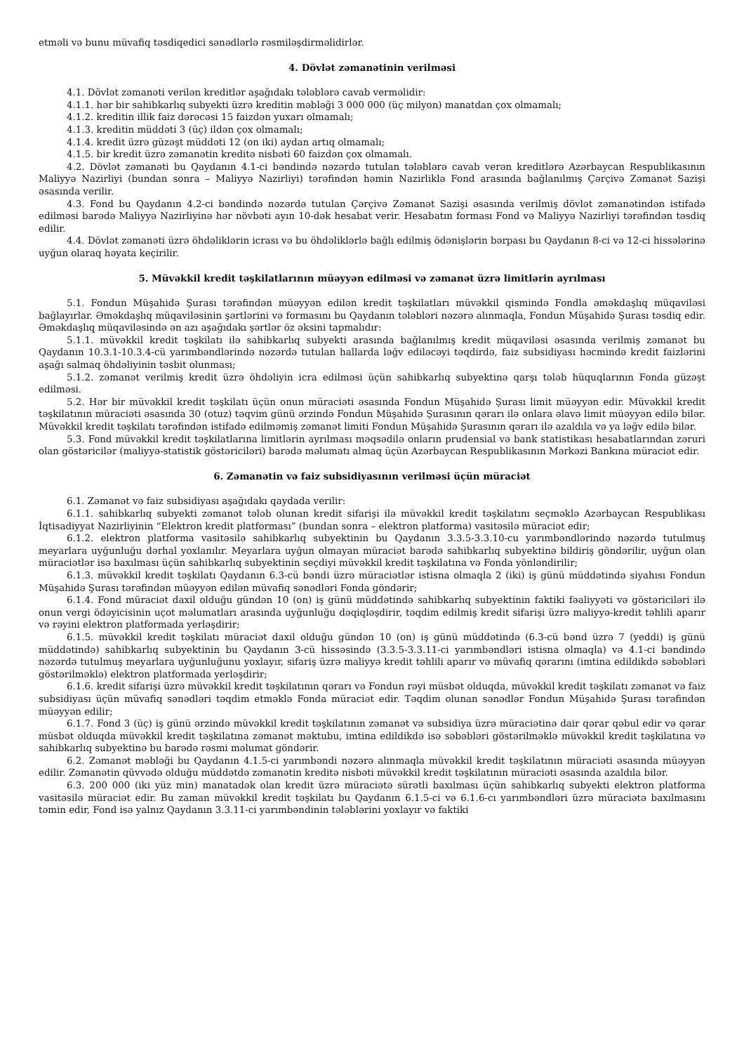etməli və bunu müvafiq təsdiqedici sənədlərlə rəsmiləşdirməlidirlər.
4. Dövlət zəmanətinin verilməsi
4.1. Dövlət zəmanəti verilən kreditlər aşağıdakı tələblərə cavab verməlidir:
4.1.1. hər bir sahibkarlıq subyekti üzrə kreditin məbləği 3 000 000 (üç milyon) manatdan çox olmamalı;
4.1.2. kreditin illik faiz dərəcəsi 15 faizdən yuxarı olmamalı;
4.1.3. kreditin müddəti 3 (üç) ildən çox olmamalı;
4.1.4. kredit üzrə güzəşt müddəti 12 (on iki) aydan artıq olmamalı;
4.1.5. bir kredit üzrə zəmanətin kreditə nisbəti 60 faizdən çox olmamalı.
4.2. Dövlət zəmanəti bu Qaydanın 4.1-ci bəndində nəzərdə tutulan tələblərə cavab verən kreditlərə Azərbaycan Respublikasının Maliyyə Nazirliyi (bundan sonra – Maliyyə Nazirliyi) tərəfindən həmin Nazirliklə Fond arasında bağlanılmış Çərçivə Zəmanət Sazişi əsasında verilir.
4.3. Fond bu Qaydanın 4.2-ci bəndində nəzərdə tutulan Çərçivə Zəmanət Sazişi əsasında verilmiş dövlət zəmanətindən istifadə edilməsi barədə Maliyyə Nazirliyinə hər növbəti ayın 10-dək hesabat verir. Hesabatın forması Fond və Maliyyə Nazirliyi tərəfindən təsdiq edilir.
4.4. Dövlət zəmanəti üzrə öhdəliklərin icrası və bu öhdəliklərlə bağlı edilmiş ödənişlərin bərpası bu Qaydanın 8-ci və 12-ci hissələrinə uyğun olaraq həyata keçirilir.
5. Müvəkkil kredit təşkilatlarının müəyyən edilməsi və zəmanət üzrə limitlərin ayrılması
5.1. Fondun Müşahidə Şurası tərəfindən müəyyən edilən kredit təşkilatları müvəkkil qismində Fondla əməkdaşlıq müqaviləsi bağlayırlar. Əməkdaşlıq müqaviləsinin şərtlərini və formasını bu Qaydanın tələbləri nəzərə alınmaqla, Fondun Müşahidə Şurası təsdiq edir. Əməkdaşlıq müqaviləsində ən azı aşağıdakı şərtlər öz əksini tapmalıdır:
5.1.1. müvəkkil kredit təşkilatı ilə sahibkarlıq subyekti arasında bağlanılmış kredit müqaviləsi əsasında verilmiş zəmanət bu Qaydanın 10.3.1-10.3.4-cü yarımbəndlərində nəzərdə tutulan hallarda ləğv ediləcəyi təqdirdə, faiz subsidiyası həcmində kredit faizlərini aşağı salmaq öhdəliyinin təsbit olunması;
5.1.2. zəmanət verilmiş kredit üzrə öhdəliyin icra edilməsi üçün sahibkarlıq subyektinə qarşı tələb hüquqlarının Fonda güzəşt edilməsi.
5.2. Hər bir müvəkkil kredit təşkilatı üçün onun müraciəti əsasında Fondun Müşahidə Şurası limit müəyyən edir. Müvəkkil kredit təşkilatının müraciəti əsasında 30 (otuz) təqvim günü ərzində Fondun Müşahidə Şurasının qərarı ilə onlara əlavə limit müəyyən edilə bilər. Müvəkkil kredit təşkilatı tərəfindən istifadə edilməmiş zəmanət limiti Fondun Müşahidə Şurasının qərarı ilə azaldıla və ya ləğv edilə bilər.
5.3. Fond müvəkkil kredit təşkilatlarına limitlərin ayrılması məqsədilə onların prudensial və bank statistikası hesabatlarından zəruri olan göstəricilər (maliyyə-statistik göstəriciləri) barədə məlumatı almaq üçün Azərbaycan Respublikasının Mərkəzi Bankına müraciət edir.
6. Zəmanətin və faiz subsidiyasının verilməsi üçün müraciət
6.1. Zəmanət və faiz subsidiyası aşağıdakı qaydada verilir:
6.1.1. sahibkarlıq subyekti zəmanət tələb olunan kredit sifarişi ilə müvəkkil kredit təşkilatını seçməklə Azərbaycan Respublikası İqtisadiyyat Nazirliyinin “Elektron kredit platforması” (bundan sonra – elektron platforma) vasitəsilə müraciət edir;
6.1.2. elektron platforma vasitəsilə sahibkarlıq subyektinin bu Qaydanın 3.3.5-3.3.10-cu yarımbəndlərində nəzərdə tutulmuş meyarlara uyğunluğu dərhal yoxlanılır. Meyarlara uyğun olmayan müraciət barədə sahibkarlıq subyektinə bildiriş göndərilir, uyğun olan müraciətlər isə baxılması üçün sahibkarlıq subyektinin seçdiyi müvəkkil kredit təşkilatına və Fonda yönləndirilir;
6.1.3. müvəkkil kredit təşkilatı Qaydanın 6.3-cü bəndi üzrə müraciətlər istisna olmaqla 2 (iki) iş günü müddətində siyahısı Fondun Müşahidə Şurası tərəfindən müəyyən edilən müvafiq sənədləri Fonda göndərir;
6.1.4. Fond müraciət daxil olduğu gündən 10 (on) iş günü müddətində sahibkarlıq subyektinin faktiki fəaliyyəti və göstəriciləri ilə onun vergi ödəyicisinin uçot məlumatları arasında uyğunluğu dəqiqləşdirir, təqdim edilmiş kredit sifarişi üzrə maliyyə-kredit təhlili aparır və rəyini elektron platformada yerləşdirir;
6.1.5. müvəkkil kredit təşkilatı müraciət daxil olduğu gündən 10 (on) iş günü müddətində (6.3-cü bənd üzrə 7 (yeddi) iş günü müddətində) sahibkarlıq subyektinin bu Qaydanın 3-cü hissəsində (3.3.5-3.3.11-ci yarımbəndləri istisna olmaqla) və 4.1-ci bəndində nəzərdə tutulmuş meyarlara uyğunluğunu yoxlayır, sifariş üzrə maliyyə kredit təhlili aparır və müvafiq qərarını (imtina edildikdə səbəbləri göstərilməklə) elektron platformada yerləşdirir;
6.1.6. kredit sifarişi üzrə müvəkkil kredit təşkilatının qərarı və Fondun rəyi müsbət olduqda, müvəkkil kredit təşkilatı zəmanət və faiz subsidiyası üçün müvafiq sənədləri təqdim etməklə Fonda müraciət edir. Təqdim olunan sənədlər Fondun Müşahidə Şurası tərəfindən müəyyən edilir;
6.1.7. Fond 3 (üç) iş günü ərzində müvəkkil kredit təşkilatının zəmanət və subsidiya üzrə müraciətinə dair qərar qəbul edir və qərar müsbət olduqda müvəkkil kredit təşkilatına zəmanət məktubu, imtina edildikdə isə səbəbləri göstərilməklə müvəkkil kredit təşkilatına və sahibkarlıq subyektinə bu barədə rəsmi məlumat göndərir.
6.2. Zəmanət məbləği bu Qaydanın 4.1.5-ci yarımbəndi nəzərə alınmaqla müvəkkil kredit təşkilatının müraciəti əsasında müəyyən edilir. Zəmanətin qüvvədə olduğu müddətdə zəmanətin kreditə nisbəti müvəkkil kredit təşkilatının müraciəti əsasında azaldıla bilər.
6.3. 200 000 (iki yüz min) manatadək olan kredit üzrə müraciətə sürətli baxılması üçün sahibkarlıq subyekti elektron platforma vasitəsilə müraciət edir. Bu zaman müvəkkil kredit təşkilatı bu Qaydanın 6.1.5-ci və 6.1.6-cı yarımbəndləri üzrə müraciətə baxılmasını təmin edir, Fond isə yalnız Qaydanın 3.3.11-ci yarımbəndinin tələblərini yoxlayır və faktiki